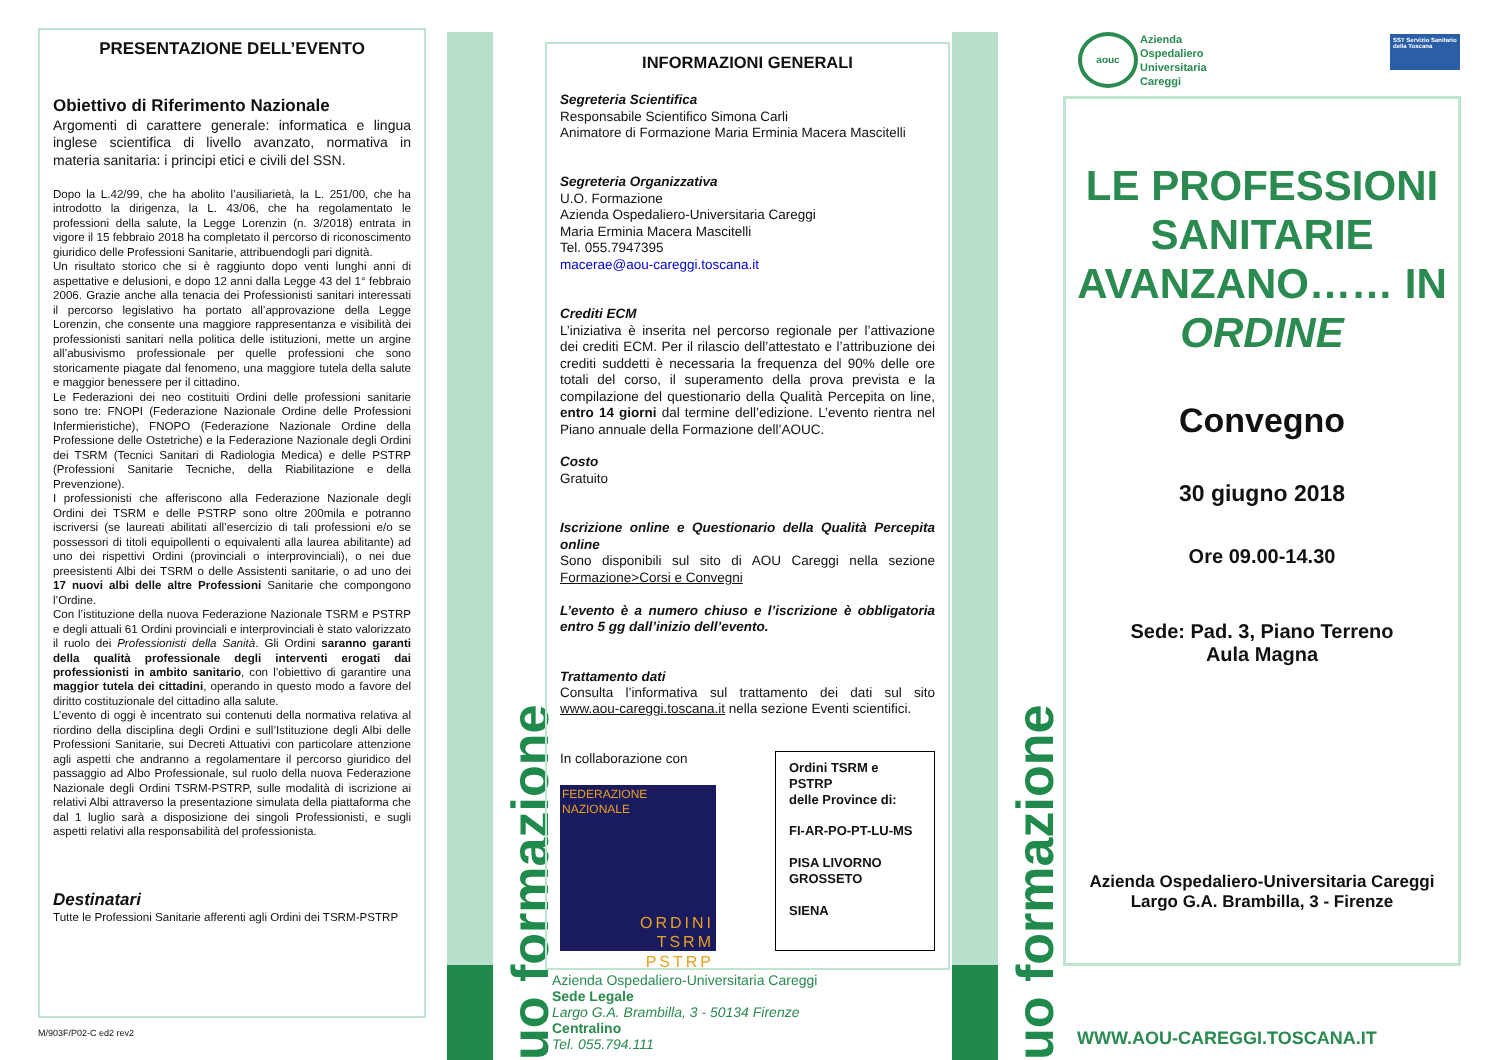PRESENTAZIONE DELL’EVENTO
Obiettivo di Riferimento Nazionale
Argomenti di carattere generale: informatica e lingua inglese scientifica di livello avanzato, normativa in materia sanitaria: i principi etici e civili del SSN.
Dopo la L.42/99, che ha abolito l’ausiliarietà, la L. 251/00, che ha introdotto la dirigenza, la L. 43/06, che ha regolamentato le professioni della salute, la Legge Lorenzin (n. 3/2018) entrata in vigore il 15 febbraio 2018 ha completato il percorso di riconoscimento giuridico delle Professioni Sanitarie, attribuendogli pari dignità.
Un risultato storico che si è raggiunto dopo venti lunghi anni di aspettative e delusioni, e dopo 12 anni dalla Legge 43 del 1° febbraio 2006. Grazie anche alla tenacia dei Professionisti sanitari interessati il percorso legislativo ha portato all’approvazione della Legge Lorenzin, che consente una maggiore rappresentanza e visibilità dei professionisti sanitari nella politica delle istituzioni, mette un argine all’abusivismo professionale per quelle professioni che sono storicamente piagate dal fenomeno, una maggiore tutela della salute e maggior benessere per il cittadino.
Le Federazioni dei neo costituiti Ordini delle professioni sanitarie sono tre: FNOPI (Federazione Nazionale Ordine delle Professioni Infermieristiche), FNOPO (Federazione Nazionale Ordine della Professione delle Ostetriche) e la Federazione Nazionale degli Ordini dei TSRM (Tecnici Sanitari di Radiologia Medica) e delle PSTRP (Professioni Sanitarie Tecniche, della Riabilitazione e della Prevenzione).
I professionisti che afferiscono alla Federazione Nazionale degli Ordini dei TSRM e delle PSTRP sono oltre 200mila e potranno iscriversi (se laureati abilitati all’esercizio di tali professioni e/o se possessori di titoli equipollenti o equivalenti alla laurea abilitante) ad uno dei rispettivi Ordini (provinciali o interprovinciali), o nei due preesistenti Albi dei TSRM o delle Assistenti sanitarie, o ad uno dei 17 nuovi albi delle altre Professioni Sanitarie che compongono l’Ordine.
Con l’istituzione della nuova Federazione Nazionale TSRM e PSTRP e degli attuali 61 Ordini provinciali e interprovinciali è stato valorizzato il ruolo dei Professionisti della Sanità. Gli Ordini saranno garanti della qualità professionale degli interventi erogati dai professionisti in ambito sanitario, con l’obiettivo di garantire una maggior tutela dei cittadini, operando in questo modo a favore del diritto costituzionale del cittadino alla salute.
L’evento di oggi è incentrato sui contenuti della normativa relativa al riordino della disciplina degli Ordini e sull’Istituzione degli Albi delle Professioni Sanitarie, sui Decreti Attuativi con particolare attenzione agli aspetti che andranno a regolamentare il percorso giuridico del passaggio ad Albo Professionale, sul ruolo della nuova Federazione Nazionale degli Ordini TSRM-PSTRP, sulle modalità di iscrizione ai relativi Albi attraverso la presentazione simulata della piattaforma che dal 1 luglio sarà a disposizione dei singoli Professionisti, e sugli aspetti relativi alla responsabilità del professionista.
Destinatari
Tutte le Professioni Sanitarie afferenti agli Ordini dei TSRM-PSTRP
M/903F/P02-C ed2 rev2
uo formazione
uo formazione
INFORMAZIONI GENERALI
Segreteria Scientifica
Responsabile Scientifico Simona Carli
Animatore di Formazione Maria Erminia Macera Mascitelli
Segreteria Organizzativa
U.O. Formazione
Azienda Ospedaliero-Universitaria Careggi
Maria Erminia Macera Mascitelli
Tel. 055.7947395
macerae@aou-careggi.toscana.it
Crediti ECM
L’iniziativa è inserita nel percorso regionale per l’attivazione dei crediti ECM. Per il rilascio dell’attestato e l’attribuzione dei crediti suddetti è necessaria la frequenza del 90% delle ore totali del corso, il superamento della prova prevista e la compilazione del questionario della Qualità Percepita on line, entro 14 giorni dal termine dell’edizione. L’evento rientra nel Piano annuale della Formazione dell’AOUC.
Costo
Gratuito
Iscrizione online e Questionario della Qualità Percepita online
Sono disponibili sul sito di AOU Careggi nella sezione Formazione>Corsi e Convegni
L’evento è a numero chiuso e l’iscrizione è obbligatoria entro 5 gg dall’inizio dell’evento.
Trattamento dati
Consulta l’informativa sul trattamento dei dati sul sito www.aou-careggi.toscana.it nella sezione Eventi scientifici.
In collaborazione con
FEDERAZIONE NAZIONALE
ORDINI
TSRM
PSTRP
Ordini TSRM e PSTRP
delle Province di:
FI-AR-PO-PT-LU-MS
PISA LIVORNO GROSSETO
SIENA
Azienda Ospedaliero-Universitaria Careggi
Sede Legale
Largo G.A. Brambilla, 3 - 50134 Firenze
Centralino
Tel. 055.794.111
aouc
Azienda
Ospedaliero
Universitaria
Careggi
SST Servizio Sanitario della Toscana
LE PROFESSIONI SANITARIE AVANZANO…… IN ORDINE
Convegno
30 giugno 2018
Ore 09.00-14.30
Sede: Pad. 3, Piano Terreno
Aula Magna
Azienda Ospedaliero-Universitaria Careggi
Largo G.A. Brambilla, 3 - Firenze
WWW.AOU-CAREGGI.TOSCANA.IT